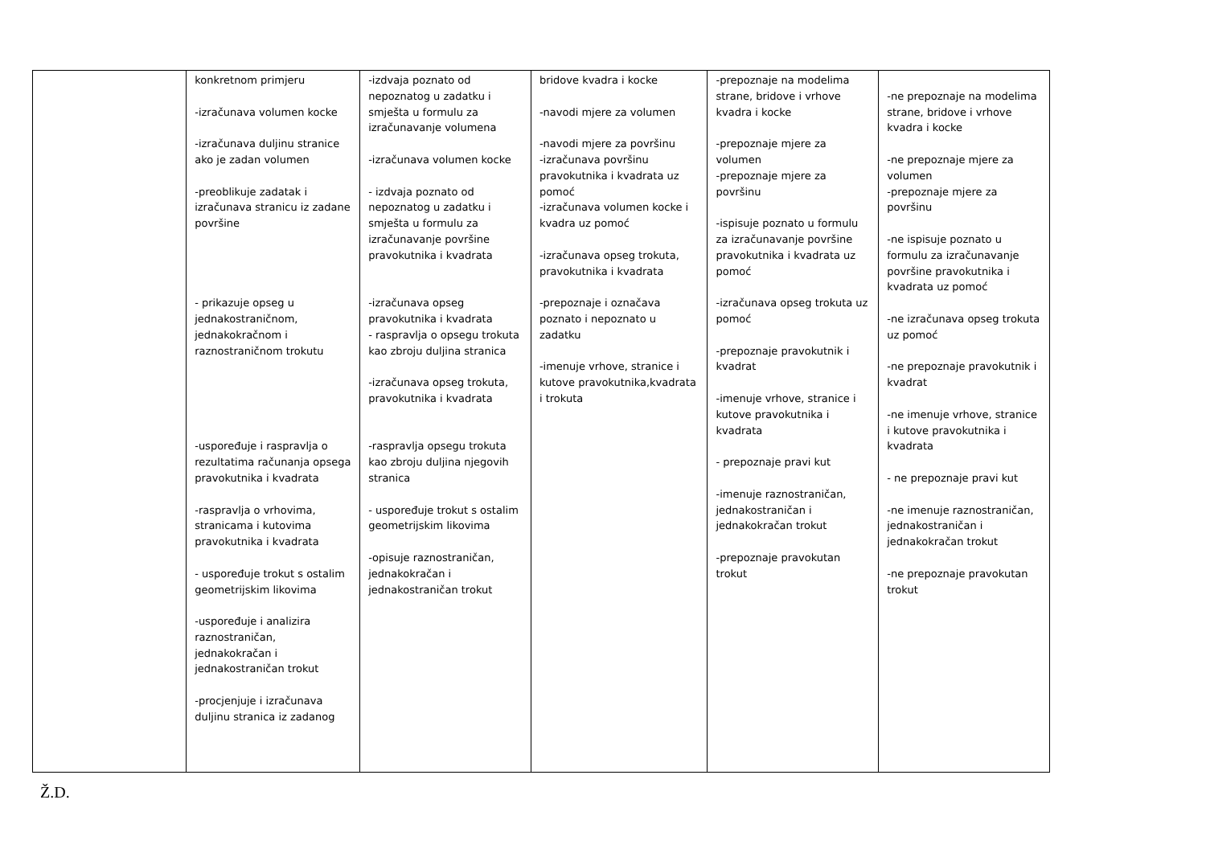| | konkretnom primjeru -izračunava volumen kocke -izračunava duljinu stranice ako je zadan volumen -preoblikuje zadatak i izračunava stranicu iz zadane površine - prikazuje opseg u jednakostraničnom, jednakokračnom i raznostraničnom trokutu -uspoređuje i raspravlja o rezultatima računanja opsega pravokutnika i kvadrata -raspravlja o vrhovima, stranicama i kutovima pravokutnika i kvadrata - uspoređuje trokut s ostalim geometrijskim likovima -uspoređuje i analizira raznostraničan, jednakokračan i jednakostraničan trokut -procjenjuje i izračunava duljinu stranica iz zadanog | -izdvaja poznato od nepoznatog u zadatku i smješta u formulu za izračunavanje volumena -izračunava volumen kocke - izdvaja poznato od nepoznatog u zadatku i smješta u formulu za izračunavanje površine pravokutnika i kvadrata -izračunava opseg pravokutnika i kvadrata - raspravlja o opsegu trokuta kao zbroju duljina stranica -izračunava opseg trokuta, pravokutnika i kvadrata -raspravlja opsegu trokuta kao zbroju duljina njegovih stranica - uspoređuje trokut s ostalim geometrijskim likovima -opisuje raznostraničan, jednakokračan i jednakostraničan trokut | bridove kvadra i kocke -navodi mjere za volumen -navodi mjere za površinu -izračunava površinu pravokutnika i kvadrata uz pomoć -izračunava volumen kocke i kvadra uz pomoć -izračunava opseg trokuta, pravokutnika i kvadrata -prepoznaje i označava poznato i nepoznato u zadatku -imenuje vrhove, stranice i kutove pravokutnika,kvadrata i trokuta | -prepoznaje na modelima strane, bridove i vrhove kvadra i kocke -prepoznaje mjere za volumen -prepoznaje mjere za površinu -ispisuje poznato u formulu za izračunavanje površine pravokutnika i kvadrata uz pomoć -izračunava opseg trokuta uz pomoć -prepoznaje pravokutnik i kvadrat -imenuje vrhove, stranice i kutove pravokutnika i kvadrata - prepoznaje pravi kut -imenuje raznostraničan, jednakostraničan i jednakokračan trokut -prepoznaje pravokutan trokut | -ne prepoznaje na modelima strane, bridove i vrhove kvadra i kocke -ne prepoznaje mjere za volumen -prepoznaje mjere za površinu -ne ispisuje poznato u formulu za izračunavanje površine pravokutnika i kvadrata uz pomoć -ne izračunava opseg trokuta uz pomoć -ne prepoznaje pravokutnik i kvadrat -ne imenuje vrhove, stranice i kutove pravokutnika i kvadrata - ne prepoznaje pravi kut -ne imenuje raznostraničan, jednakostraničan i jednakokračan trokut -ne prepoznaje pravokutan trokut |
Ž.D.